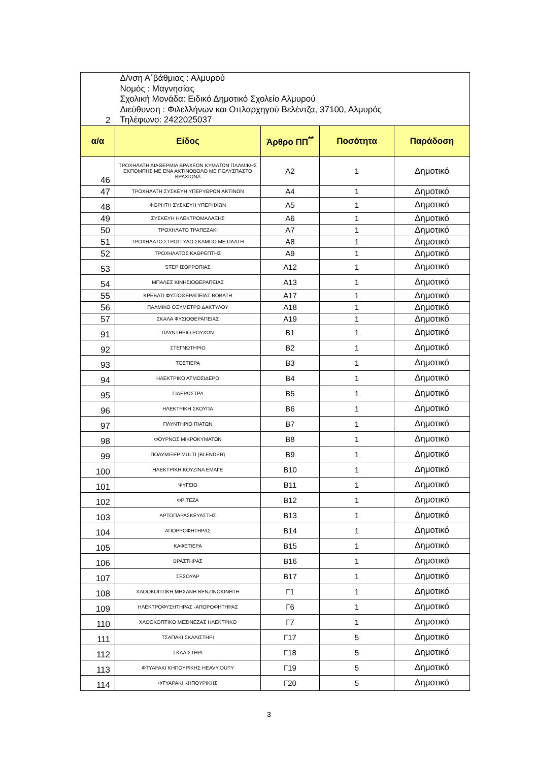| 2 | Δ/νση Α΄βάθμιας : Αλμυρού Νομός : Μαγνησίας Σχολική Μονάδα: Ειδικό Δημοτικό Σχολείο Αλμυρού Διεύθυνση : Φιλελλήνων και Οπλαρχηγού Βελέντζα, 37100, Αλμυρός Τηλέφωνο: 2422025037 | | | |
| α/α | Είδος | Άρθρο ΠΠ<sup>**</sup> | Ποσότητα | Παράδοση |
| 46 | ΤΡΟΧΗΛΑΤΗ ΔΙΑΘΕΡΜΙΑ ΒΡΑΧΕΩΝ ΚΥΜΑΤΩΝ ΠΑΛΜΙΚΗΣ ΕΚΠΟΜΠΗΣ ΜΕ ΕΝΑ ΑΚΤΙΝΟΒΟΛΟ ΜΕ ΠΟΛΥΣΠΑΣΤΟ ΒΡΑΧΙΟΝΑ | Α2 | 1 | Δημοτικό |
| 47 | ΤΡΟΧΗΛΑΤΗ ΣΥΣΚΕΥΗ ΥΠΕΡΥΘΡΩΝ ΑΚΤΙΝΩΝ | Α4 | 1 | Δημοτικό |
| 48 | ΦΟΡΗΤΗ ΣΥΣΚΕΥΗ ΥΠΕΡΗΧΩΝ | Α5 | 1 | Δημοτικό |
| 49 | ΣΥΣΚΕΥΗ ΗΛΕΚΤΡΟΜΑΛΑΞΗΣ | Α6 | 1 | Δημοτικό |
| 50 | ΤΡΟΧΗΛΑΤΟ ΤΡΑΠΕΖΑΚΙ | Α7 | 1 | Δημοτικό |
| 51 | ΤΡΟΧΗΛΑΤΟ ΣΤΡΟΓΓΥΛΟ ΣΚΑΜΠΟ ΜΕ ΠΛΑΤΗ | Α8 | 1 | Δημοτικό |
| 52 | ΤΡΟΧΗΛΑΤΟΣ ΚΑΘΡΕΠΤΗΣ | Α9 | 1 | Δημοτικό |
| 53 | STEP ΙΣΟΡΡΟΠΙΑΣ | Α12 | 1 | Δημοτικό |
| 54 | ΜΠΑΛΕΣ ΚΙΝΗΣΙΟΘΕΡΑΠΕΙΑΣ | Α13 | 1 | Δημοτικό |
| 55 | ΚΡΕΒΑΤΙ ΦΥΣΙΟΘΕΡΑΠΕΙΑΣ ΒΟΒΑΤΗ | Α17 | 1 | Δημοτικό |
| 56 | ΠΑΛΜΙΚΟ ΟΞΥΜΕΤΡΟ ΔΑΚΤΥΛΟΥ | Α18 | 1 | Δημοτικό |
| 57 | ΣΚΑΛΑ ΦΥΣΙΟΘΕΡΑΠΕΙΑΣ | Α19 | 1 | Δημοτικό |
| 91 | ΠΛΥΝΤΗΡΙΟ ΡΟΥΧΩΝ | Β1 | 1 | Δημοτικό |
| 92 | ΣΤΕΓΝΩΤΗΡΙΟ | Β2 | 1 | Δημοτικό |
| 93 | ΤΟΣΤΙΕΡΑ | Β3 | 1 | Δημοτικό |
| 94 | ΗΛΕΚΤΡΙΚΟ ΑΤΜΟΣΙΔΕΡΟ | Β4 | 1 | Δημοτικό |
| 95 | ΣΙΔΕΡΩΣΤΡΑ | Β5 | 1 | Δημοτικό |
| 96 | ΗΛΕΚΤΡΙΚΗ ΣΚΟΥΠΑ | Β6 | 1 | Δημοτικό |
| 97 | ΠΛΥΝΤΗΡΙΟ ΠΙΑΤΩΝ | Β7 | 1 | Δημοτικό |
| 98 | ΦΟΥΡΝΟΣ ΜΙΚΡΟΚΥΜΑΤΩΝ | Β8 | 1 | Δημοτικό |
| 99 | ΠΟΛΥΜΙΞΕΡ MULTI (BLENDER) | Β9 | 1 | Δημοτικό |
| 100 | ΗΛΕΚΤΡΙΚΗ ΚΟΥΖΙΝΑ ΕΜΑΓΕ | Β10 | 1 | Δημοτικό |
| 101 | ΨΥΓΕΙΟ | Β11 | 1 | Δημοτικό |
| 102 | ΦΡΙΤΕΖΑ | Β12 | 1 | Δημοτικό |
| 103 | ΑΡΤΟΠΑΡΑΣΚΕΥΑΣΤΗΣ | Β13 | 1 | Δημοτικό |
| 104 | ΑΠΟΡΡΟΦΗΤΗΡΑΣ | Β14 | 1 | Δημοτικό |
| 105 | ΚΑΦΕΤΙΕΡΑ | Β15 | 1 | Δημοτικό |
| 106 | ΒΡΑΣΤΗΡΑΣ | Β16 | 1 | Δημοτικό |
| 107 | ΣΕΣΟΥΑΡ | Β17 | 1 | Δημοτικό |
| 108 | ΧΛΟΟΚΟΠΤΙΚΗ ΜΗΧΑΝΗ ΒΕΝΖΙΝΟΚΙΝΗΤΗ | Γ1 | 1 | Δημοτικό |
| 109 | ΗΛΕΚΤΡΟΦΥΣΗΤΗΡΑΣ -ΑΠΟΡΟΦΗΤΗΡΑΣ | Γ6 | 1 | Δημοτικό |
| 110 | ΧΛΟΟΚΟΠΤΙΚΟ ΜΕΣΙΝΕΖΑΣ ΗΛΕΚΤΡΙΚΟ | Γ7 | 1 | Δημοτικό |
| 111 | ΤΣΑΠΑΚΙ ΣΚΑΛΙΣΤΗΡΙ | Γ17 | 5 | Δημοτικό |
| 112 | ΣΚΑΛΙΣΤΗΡΙ | Γ18 | 5 | Δημοτικό |
| 113 | ΦΤΥΑΡΑΚΙ ΚΗΠΟΥΡΙΚΗΣ HEAVY DUTY | Γ19 | 5 | Δημοτικό |
| 114 | ΦΤΥΑΡΑΚΙ ΚΗΠΟΥΡΙΚΗΣ | Γ20 | 5 | Δημοτικό |
3